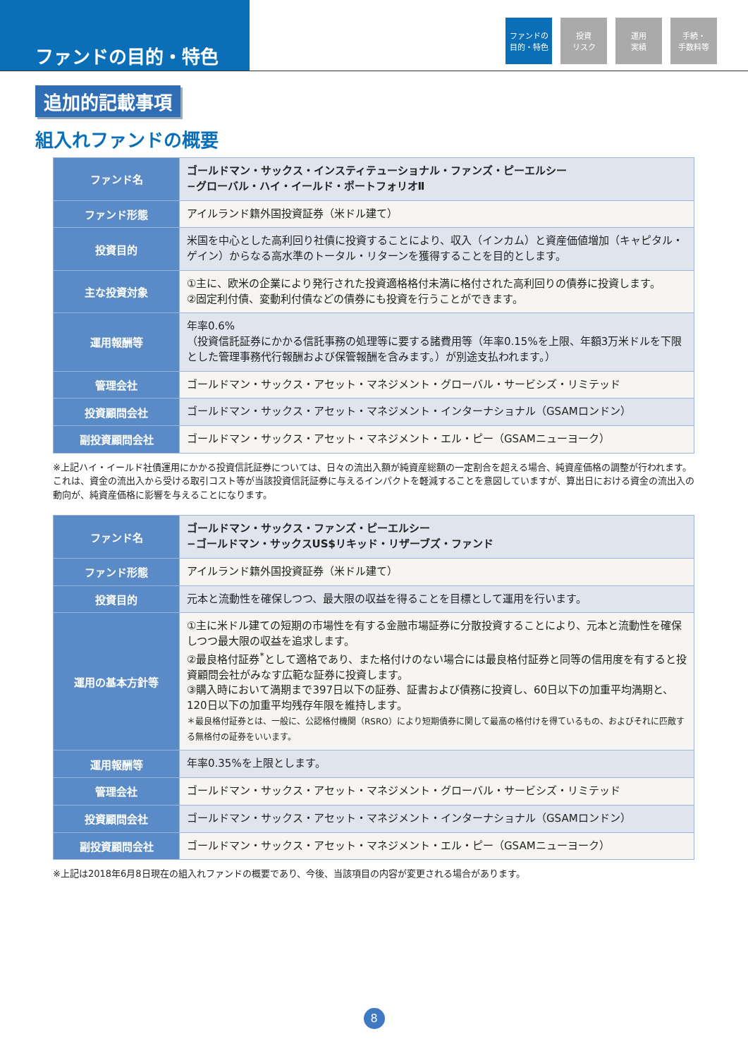ファンドの目的・特色
ファンドの
目的・特色
投資
リスク
運用
実績
手続・
手数料等
追加的記載事項
組入れファンドの概要
| ファンド名 | ゴールドマン・サックス・インスティテューショナル・ファンズ・ピーエルシー −グローバル・ハイ・イールド・ポートフォリオⅡ |
| ファンド形態 | アイルランド籍外国投資証券（米ドル建て） |
| 投資目的 | 米国を中心とした高利回り社債に投資することにより、収入（インカム）と資産価値増加（キャピタル・ゲイン）からなる高水準のトータル・リターンを獲得することを目的とします。 |
| 主な投資対象 | ①主に、欧米の企業により発行された投資適格格付未満に格付された高利回りの債券に投資します。 ②固定利付債、変動利付債などの債券にも投資を行うことができます。 |
| 運用報酬等 | 年率0.6% （投資信託証券にかかる信託事務の処理等に要する諸費用等（年率0.15%を上限、年額3万米ドルを下限とした管理事務代行報酬および保管報酬を含みます。）が別途支払われます。） |
| 管理会社 | ゴールドマン・サックス・アセット・マネジメント・グローバル・サービシズ・リミテッド |
| 投資顧問会社 | ゴールドマン・サックス・アセット・マネジメント・インターナショナル（GSAMロンドン） |
| 副投資顧問会社 | ゴールドマン・サックス・アセット・マネジメント・エル・ピー（GSAMニューヨーク） |
※上記ハイ・イールド社債運用にかかる投資信託証券については、日々の流出入額が純資産総額の一定割合を超える場合、純資産価格の調整が行われます。これは、資金の流出入から受ける取引コスト等が当該投資信託証券に与えるインパクトを軽減することを意図していますが、算出日における資金の流出入の動向が、純資産価格に影響を与えることになります。
| ファンド名 | ゴールドマン・サックス・ファンズ・ピーエルシー −ゴールドマン・サックスUS$リキッド・リザーブズ・ファンド |
| ファンド形態 | アイルランド籍外国投資証券（米ドル建て） |
| 投資目的 | 元本と流動性を確保しつつ、最大限の収益を得ることを目標として運用を行います。 |
| 運用の基本方針等 | ①主に米ドル建ての短期の市場性を有する金融市場証券に分散投資することにより、元本と流動性を確保しつつ最大限の収益を追求します。 ②最良格付証券<sup>*</sup>として適格であり、また格付けのない場合には最良格付証券と同等の信用度を有すると投資顧問会社がみなす広範な証券に投資します。 ③購入時において満期まで397日以下の証券、証書および債務に投資し、60日以下の加重平均満期と、120日以下の加重平均残存年限を維持します。 ＊最良格付証券とは、一般に、公認格付機関（RSRO）により短期債券に関して最高の格付けを得ているもの、およびそれに匹敵する無格付の証券をいいます。 |
| 運用報酬等 | 年率0.35%を上限とします。 |
| 管理会社 | ゴールドマン・サックス・アセット・マネジメント・グローバル・サービシズ・リミテッド |
| 投資顧問会社 | ゴールドマン・サックス・アセット・マネジメント・インターナショナル（GSAMロンドン） |
| 副投資顧問会社 | ゴールドマン・サックス・アセット・マネジメント・エル・ピー（GSAMニューヨーク） |
※上記は2018年6月8日現在の組入れファンドの概要であり、今後、当該項目の内容が変更される場合があります。
8